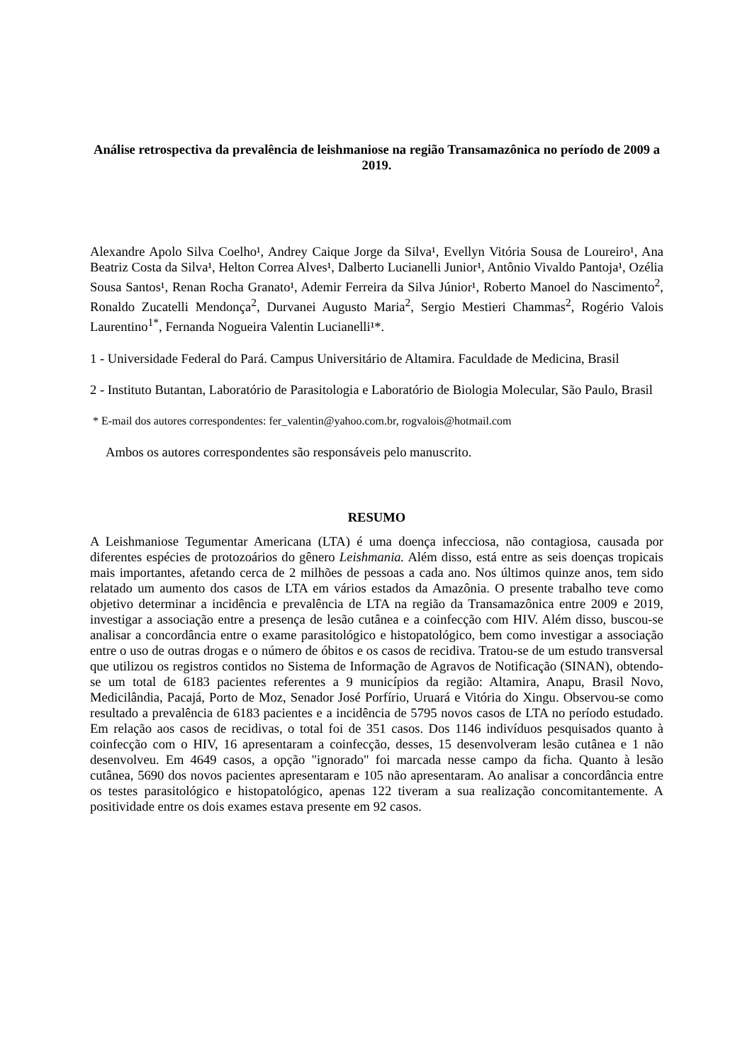Análise retrospectiva da prevalência de leishmaniose na região Transamazônica no período de 2009 a 2019.
Alexandre Apolo Silva Coelho¹, Andrey Caique Jorge da Silva¹, Evellyn Vitória Sousa de Loureiro¹, Ana Beatriz Costa da Silva¹, Helton Correa Alves¹, Dalberto Lucianelli Junior¹, Antônio Vivaldo Pantoja¹, Ozélia Sousa Santos¹, Renan Rocha Granato¹, Ademir Ferreira da Silva Júnior¹, Roberto Manoel do Nascimento<sup>2</sup>, Ronaldo Zucatelli Mendonça<sup>2</sup>, Durvanei Augusto Maria<sup>2</sup>, Sergio Mestieri Chammas<sup>2</sup>, Rogério Valois Laurentino<sup>1*</sup>, Fernanda Nogueira Valentin Lucianelli¹*.
1 - Universidade Federal do Pará. Campus Universitário de Altamira. Faculdade de Medicina, Brasil
2 - Instituto Butantan, Laboratório de Parasitologia e Laboratório de Biologia Molecular, São Paulo, Brasil
* E-mail dos autores correspondentes: fer_valentin@yahoo.com.br, rogvalois@hotmail.com
Ambos os autores correspondentes são responsáveis pelo manuscrito.
RESUMO
A Leishmaniose Tegumentar Americana (LTA) é uma doença infecciosa, não contagiosa, causada por diferentes espécies de protozoários do gênero Leishmania. Além disso, está entre as seis doenças tropicais mais importantes, afetando cerca de 2 milhões de pessoas a cada ano. Nos últimos quinze anos, tem sido relatado um aumento dos casos de LTA em vários estados da Amazônia. O presente trabalho teve como objetivo determinar a incidência e prevalência de LTA na região da Transamazônica entre 2009 e 2019, investigar a associação entre a presença de lesão cutânea e a coinfecção com HIV. Além disso, buscou-se analisar a concordância entre o exame parasitológico e histopatológico, bem como investigar a associação entre o uso de outras drogas e o número de óbitos e os casos de recidiva. Tratou-se de um estudo transversal que utilizou os registros contidos no Sistema de Informação de Agravos de Notificação (SINAN), obtendo-se um total de 6183 pacientes referentes a 9 municípios da região: Altamira, Anapu, Brasil Novo, Medicilândia, Pacajá, Porto de Moz, Senador José Porfírio, Uruará e Vitória do Xingu. Observou-se como resultado a prevalência de 6183 pacientes e a incidência de 5795 novos casos de LTA no período estudado. Em relação aos casos de recidivas, o total foi de 351 casos. Dos 1146 indivíduos pesquisados quanto à coinfecção com o HIV, 16 apresentaram a coinfecção, desses, 15 desenvolveram lesão cutânea e 1 não desenvolveu. Em 4649 casos, a opção "ignorado" foi marcada nesse campo da ficha. Quanto à lesão cutânea, 5690 dos novos pacientes apresentaram e 105 não apresentaram. Ao analisar a concordância entre os testes parasitológico e histopatológico, apenas 122 tiveram a sua realização concomitantemente. A positividade entre os dois exames estava presente em 92 casos.